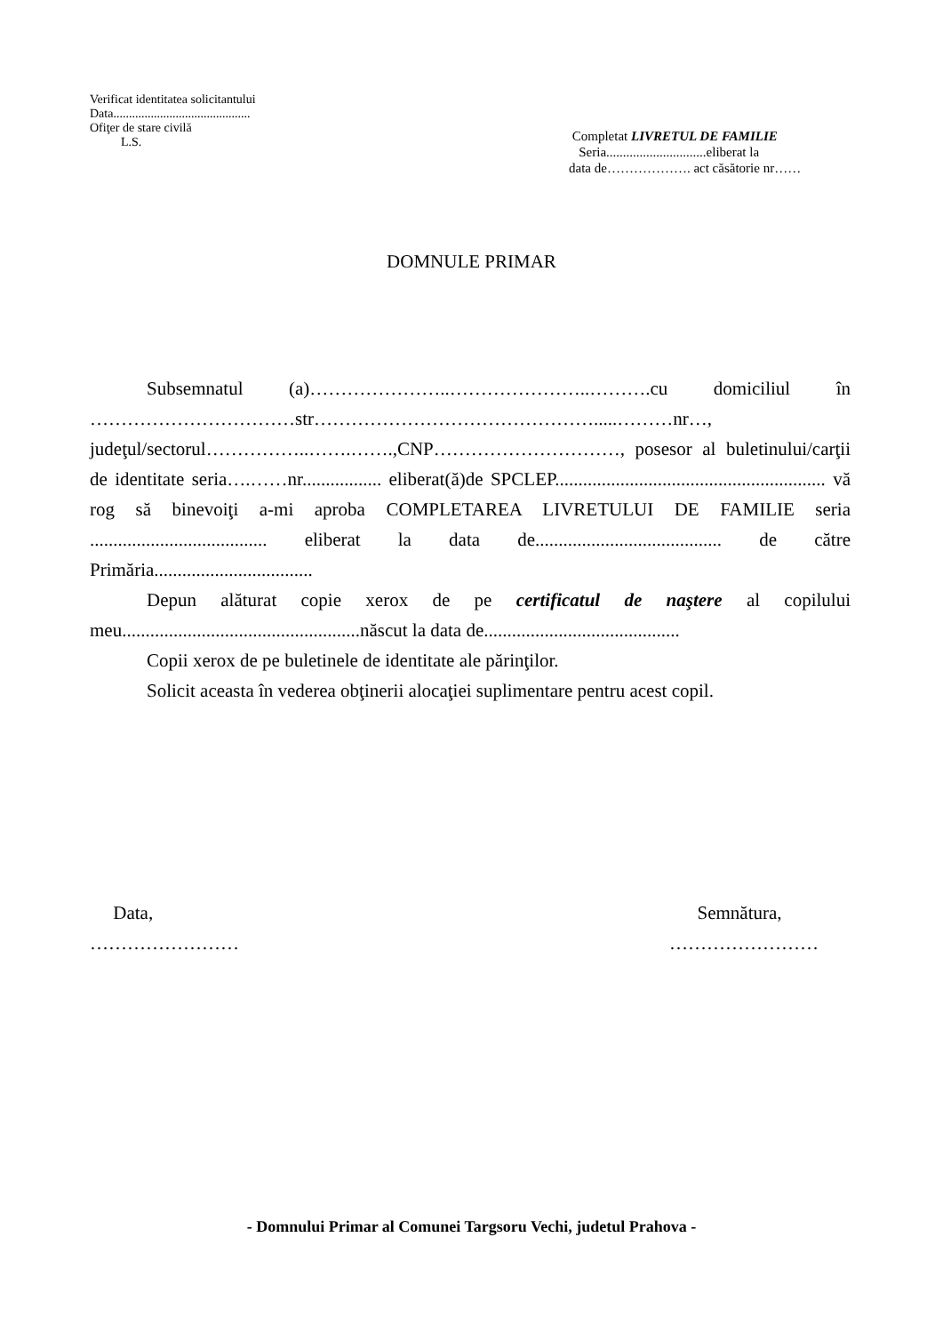Verificat identitatea solicitantului
Data............................................
Ofiţer de stare civilă
L.S.
Completat LIVRETUL DE FAMILIE
Seria..............................eliberat la
data de………………. act căsătorie nr……
DOMNULE PRIMAR
Subsemnatul (a)…………………..…………………..……….cu domiciliul în ……………………………str……………………………………….....………nr…, judeţul/sectorul……………..…….…….,CNP…………………………, posesor al buletinului/carţii de identitate seria….……nr................. eliberat(ă)de SPCLEP.......................................................... vă rog să binevoiţi a-mi aproba COMPLETAREA LIVRETULUI DE FAMILIE seria ...................................... eliberat la data de........................................ de către Primăria..................................
Depun alăturat copie xerox de pe certificatul de naştere al copilului meu...................................................născut la data de..........................................
Copii xerox de pe buletinele de identitate ale părinţilor.
Solicit aceasta în vederea obţinerii alocaţiei suplimentare pentru acest copil.
Data,
……………………
Semnătura,
……………………
- Domnului Primar al Comunei Targsoru Vechi, judetul Prahova -